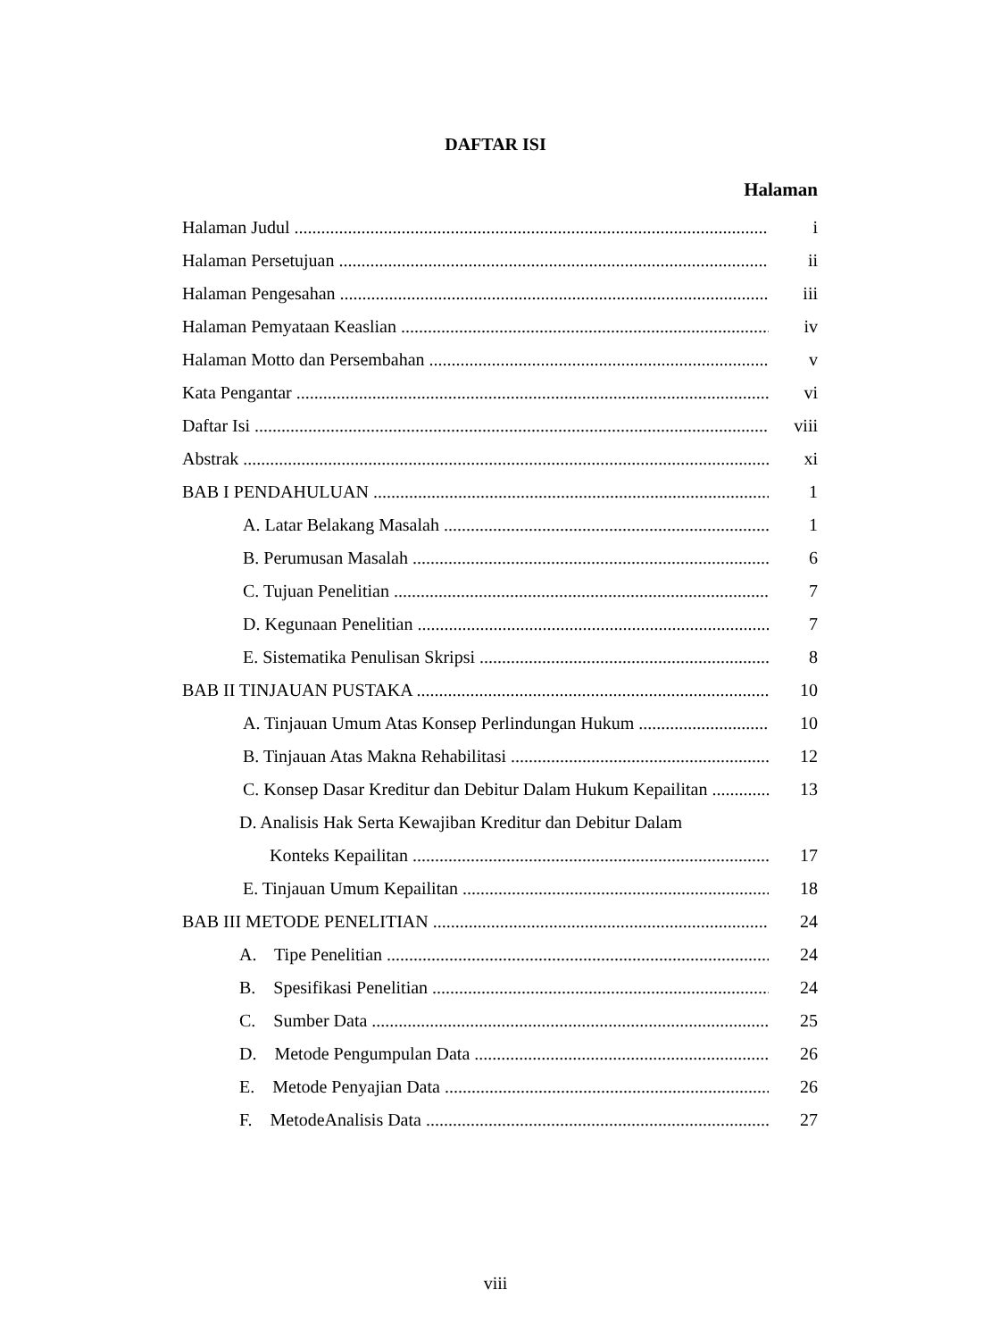DAFTAR ISI
Halaman
Halaman Judul i
Halaman Persetujuan ii
Halaman Pengesahan iii
Halaman Pemyataan Keaslian iv
Halaman Motto dan Persembahan v
Kata Pengantar vi
Daftar Isi viii
Abstrak xi
BAB I PENDAHULUAN 1
A. Latar Belakang Masalah 1
B. Perumusan Masalah 6
C. Tujuan Penelitian 7
D. Kegunaan Penelitian 7
E. Sistematika Penulisan Skripsi 8
BAB II TINJAUAN PUSTAKA 10
A. Tinjauan Umum Atas Konsep Perlindungan Hukum 10
B. Tinjauan Atas Makna Rehabilitasi 12
C. Konsep Dasar Kreditur dan Debitur Dalam Hukum Kepailitan 13
D. Analisis Hak Serta Kewajiban Kreditur dan Debitur Dalam
Konteks Kepailitan 17
E. Tinjauan Umum Kepailitan 18
BAB III METODE PENELITIAN 24
A. Tipe Penelitian 24
B. Spesifikasi Penelitian 24
C. Sumber Data 25
D. Metode Pengumpulan Data 26
E. Metode Penyajian Data 26
F. MetodeAnalisis Data 27
viii